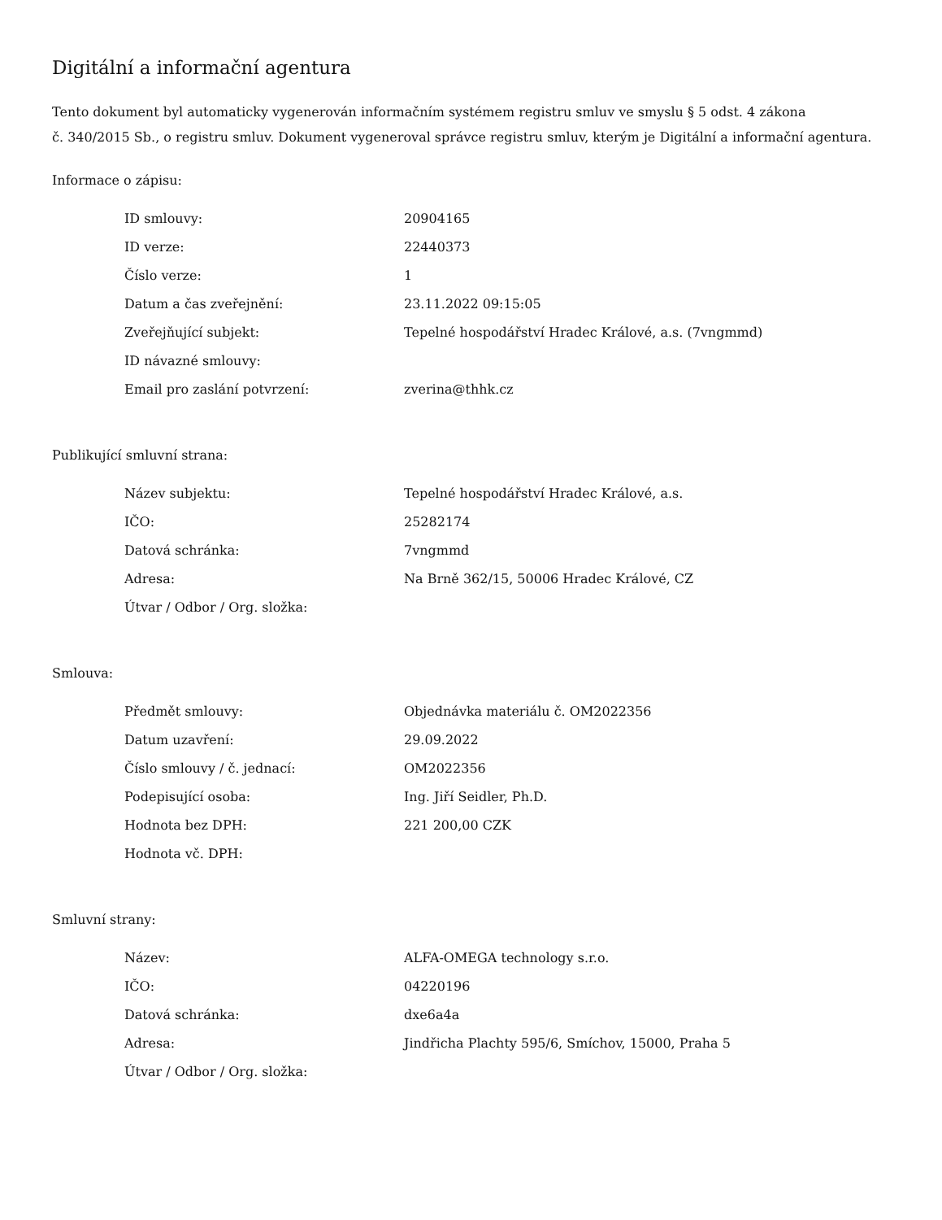Digitální a informační agentura
Tento dokument byl automaticky vygenerován informačním systémem registru smluv ve smyslu § 5 odst. 4 zákona
č. 340/2015 Sb., o registru smluv. Dokument vygeneroval správce registru smluv, kterým je Digitální a informační agentura.
Informace o zápisu:
| ID smlouvy: | 20904165 |
| ID verze: | 22440373 |
| Číslo verze: | 1 |
| Datum a čas zveřejnění: | 23.11.2022 09:15:05 |
| Zveřejňující subjekt: | Tepelné hospodářství Hradec Králové, a.s. (7vngmmd) |
| ID návazné smlouvy: | |
| Email pro zaslání potvrzení: | zverina@thhk.cz |
Publikující smluvní strana:
| Název subjektu: | Tepelné hospodářství Hradec Králové, a.s. |
| IČO: | 25282174 |
| Datová schránka: | 7vngmmd |
| Adresa: | Na Brně 362/15, 50006 Hradec Králové, CZ |
| Útvar / Odbor / Org. složka: | |
Smlouva:
| Předmět smlouvy: | Objednávka materiálu č. OM2022356 |
| Datum uzavření: | 29.09.2022 |
| Číslo smlouvy / č. jednací: | OM2022356 |
| Podepisující osoba: | Ing. Jiří Seidler, Ph.D. |
| Hodnota bez DPH: | 221 200,00 CZK |
| Hodnota vč. DPH: | |
Smluvní strany:
| Název: | ALFA-OMEGA technology s.r.o. |
| IČO: | 04220196 |
| Datová schránka: | dxe6a4a |
| Adresa: | Jindřicha Plachty 595/6, Smíchov, 15000, Praha 5 |
| Útvar / Odbor / Org. složka: | |